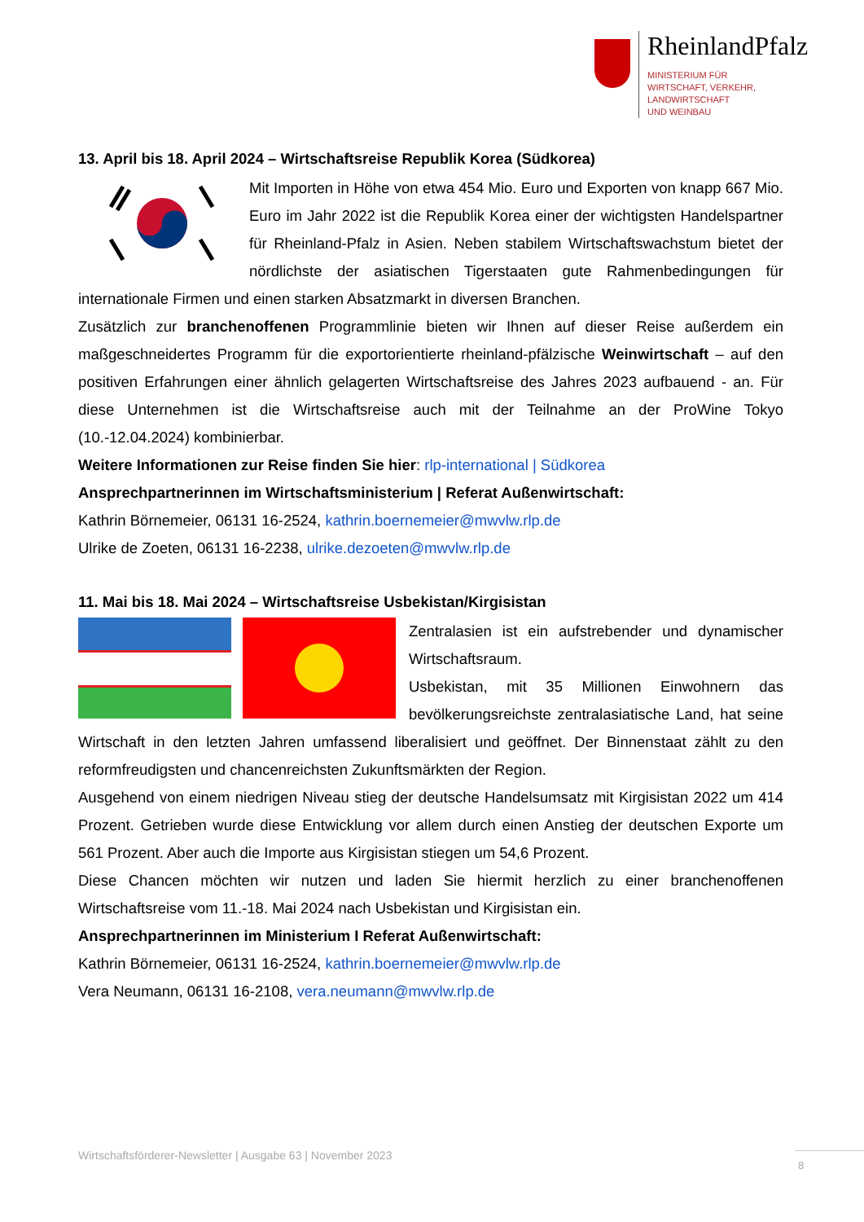RheinlandPfalz
MINISTERIUM FÜR
WIRTSCHAFT, VERKEHR,
LANDWIRTSCHAFT
UND WEINBAU
13. April bis 18. April 2024 – Wirtschaftsreise Republik Korea (Südkorea)
Mit Importen in Höhe von etwa 454 Mio. Euro und Exporten von knapp 667 Mio. Euro im Jahr 2022 ist die Republik Korea einer der wichtigsten Handelspartner für Rheinland-Pfalz in Asien. Neben stabilem Wirtschaftswachstum bietet der nördlichste der asiatischen Tigerstaaten gute Rahmenbedingungen für internationale Firmen und einen starken Absatzmarkt in diversen Branchen.
Zusätzlich zur branchenoffenen Programmlinie bieten wir Ihnen auf dieser Reise außerdem ein maßgeschneidertes Programm für die exportorientierte rheinland-pfälzische Weinwirtschaft – auf den positiven Erfahrungen einer ähnlich gelagerten Wirtschaftsreise des Jahres 2023 aufbauend - an. Für diese Unternehmen ist die Wirtschaftsreise auch mit der Teilnahme an der ProWine Tokyo (10.-12.04.2024) kombinierbar.
Weitere Informationen zur Reise finden Sie hier: rlp-international | Südkorea
Ansprechpartnerinnen im Wirtschaftsministerium | Referat Außenwirtschaft:
Kathrin Börnemeier, 06131 16-2524, kathrin.boernemeier@mwvlw.rlp.de
Ulrike de Zoeten, 06131 16-2238, ulrike.dezoeten@mwvlw.rlp.de
11. Mai bis 18. Mai 2024 – Wirtschaftsreise Usbekistan/Kirgisistan
Zentralasien ist ein aufstrebender und dynamischer Wirtschaftsraum.
Usbekistan, mit 35 Millionen Einwohnern das bevölkerungsreichste zentralasiatische Land, hat seine Wirtschaft in den letzten Jahren umfassend liberalisiert und geöffnet. Der Binnenstaat zählt zu den reformfreudigsten und chancenreichsten Zukunftsmärkten der Region.
Ausgehend von einem niedrigen Niveau stieg der deutsche Handelsumsatz mit Kirgisistan 2022 um 414 Prozent. Getrieben wurde diese Entwicklung vor allem durch einen Anstieg der deutschen Exporte um 561 Prozent. Aber auch die Importe aus Kirgisistan stiegen um 54,6 Prozent.
Diese Chancen möchten wir nutzen und laden Sie hiermit herzlich zu einer branchenoffenen Wirtschaftsreise vom 11.-18. Mai 2024 nach Usbekistan und Kirgisistan ein.
Ansprechpartnerinnen im Ministerium I Referat Außenwirtschaft:
Kathrin Börnemeier, 06131 16-2524, kathrin.boernemeier@mwvlw.rlp.de
Vera Neumann, 06131 16-2108, vera.neumann@mwvlw.rlp.de
Wirtschaftsförderer-Newsletter | Ausgabe 63 | November 2023
8